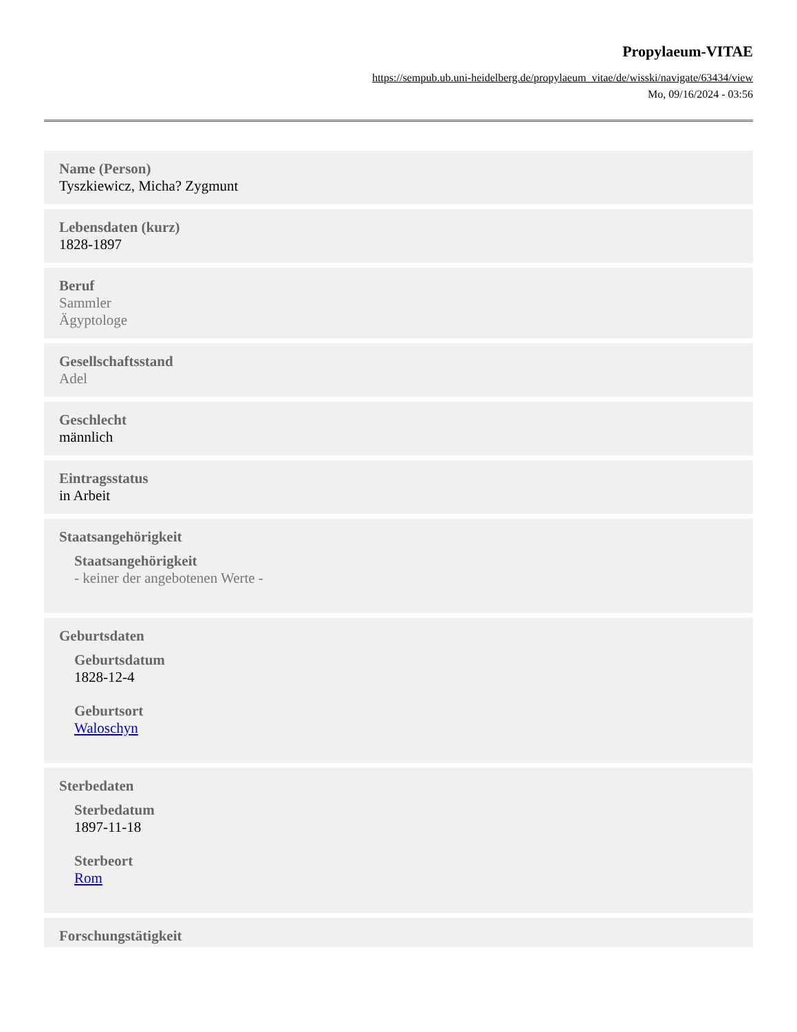Propylaeum-VITAE
https://sempub.ub.uni-heidelberg.de/propylaeum_vitae/de/wisski/navigate/63434/view
Mo, 09/16/2024 - 03:56
Name (Person)
Tyszkiewicz, Micha? Zygmunt
Lebensdaten (kurz)
1828-1897
Beruf
Sammler
Ägyptologe
Gesellschaftsstand
Adel
Geschlecht
männlich
Eintragsstatus
in Arbeit
Staatsangehörigkeit
Staatsangehörigkeit
- keiner der angebotenen Werte -
Geburtsdaten
Geburtsdatum
1828-12-4
Geburtsort
Waloschyn
Sterbedaten
Sterbedatum
1897-11-18
Sterbeort
Rom
Forschungstätigkeit